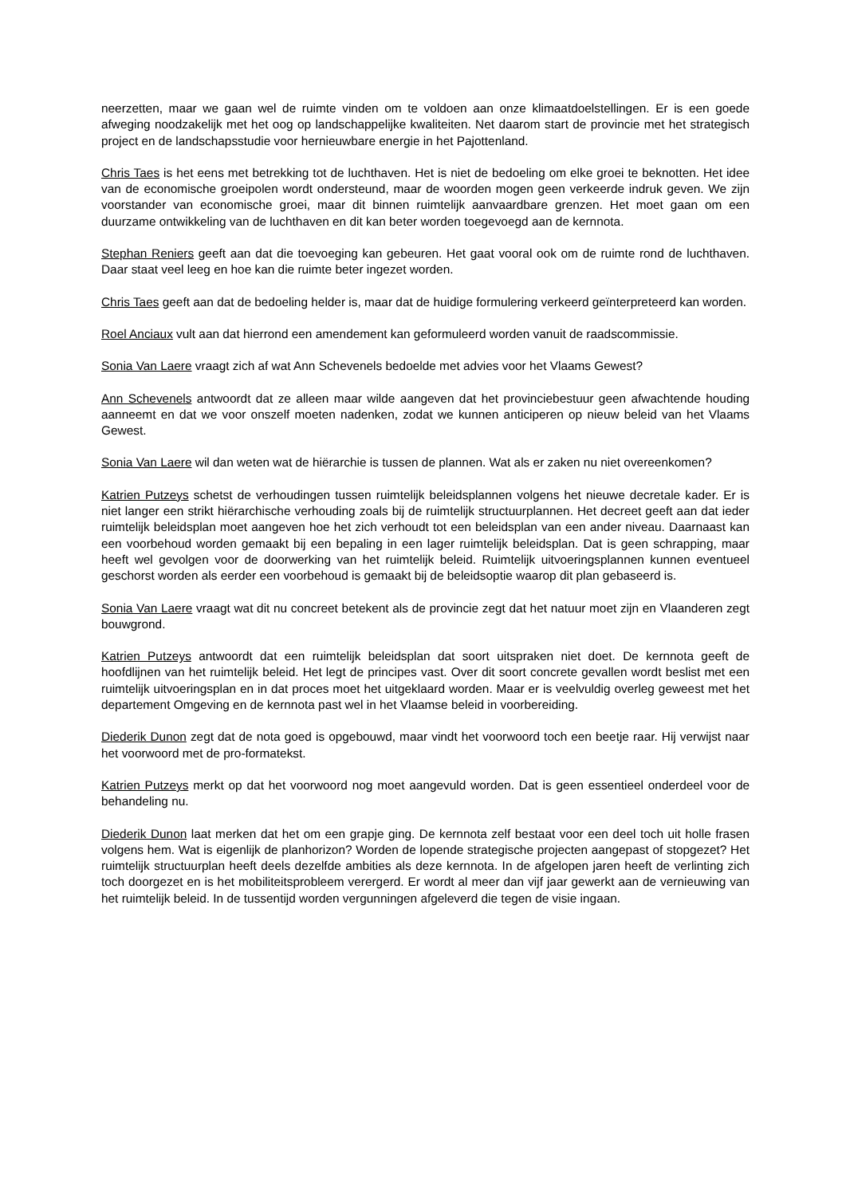neerzetten, maar we gaan wel de ruimte vinden om te voldoen aan onze klimaatdoelstellingen. Er is een goede afweging noodzakelijk met het oog op landschappelijke kwaliteiten. Net daarom start de provincie met het strategisch project en de landschapsstudie voor hernieuwbare energie in het Pajottenland.
Chris Taes is het eens met betrekking tot de luchthaven. Het is niet de bedoeling om elke groei te beknotten. Het idee van de economische groeipolen wordt ondersteund, maar de woorden mogen geen verkeerde indruk geven. We zijn voorstander van economische groei, maar dit binnen ruimtelijk aanvaardbare grenzen. Het moet gaan om een duurzame ontwikkeling van de luchthaven en dit kan beter worden toegevoegd aan de kernnota.
Stephan Reniers geeft aan dat die toevoeging kan gebeuren. Het gaat vooral ook om de ruimte rond de luchthaven. Daar staat veel leeg en hoe kan die ruimte beter ingezet worden.
Chris Taes geeft aan dat de bedoeling helder is, maar dat de huidige formulering verkeerd geïnterpreteerd kan worden.
Roel Anciaux vult aan dat hierrond een amendement kan geformuleerd worden vanuit de raadscommissie.
Sonia Van Laere vraagt zich af wat Ann Schevenels bedoelde met advies voor het Vlaams Gewest?
Ann Schevenels antwoordt dat ze alleen maar wilde aangeven dat het provinciebestuur geen afwachtende houding aanneemt en dat we voor onszelf moeten nadenken, zodat we kunnen anticiperen op nieuw beleid van het Vlaams Gewest.
Sonia Van Laere wil dan weten wat de hiërarchie is tussen de plannen. Wat als er zaken nu niet overeenkomen?
Katrien Putzeys schetst de verhoudingen tussen ruimtelijk beleidsplannen volgens het nieuwe decretale kader. Er is niet langer een strikt hiërarchische verhouding zoals bij de ruimtelijk structuurplannen. Het decreet geeft aan dat ieder ruimtelijk beleidsplan moet aangeven hoe het zich verhoudt tot een beleidsplan van een ander niveau. Daarnaast kan een voorbehoud worden gemaakt bij een bepaling in een lager ruimtelijk beleidsplan. Dat is geen schrapping, maar heeft wel gevolgen voor de doorwerking van het ruimtelijk beleid. Ruimtelijk uitvoeringsplannen kunnen eventueel geschorst worden als eerder een voorbehoud is gemaakt bij de beleidsoptie waarop dit plan gebaseerd is.
Sonia Van Laere vraagt wat dit nu concreet betekent als de provincie zegt dat het natuur moet zijn en Vlaanderen zegt bouwgrond.
Katrien Putzeys antwoordt dat een ruimtelijk beleidsplan dat soort uitspraken niet doet. De kernnota geeft de hoofdlijnen van het ruimtelijk beleid. Het legt de principes vast. Over dit soort concrete gevallen wordt beslist met een ruimtelijk uitvoeringsplan en in dat proces moet het uitgeklaard worden. Maar er is veelvuldig overleg geweest met het departement Omgeving en de kernnota past wel in het Vlaamse beleid in voorbereiding.
Diederik Dunon zegt dat de nota goed is opgebouwd, maar vindt het voorwoord toch een beetje raar. Hij verwijst naar het voorwoord met de pro-formatekst.
Katrien Putzeys merkt op dat het voorwoord nog moet aangevuld worden. Dat is geen essentieel onderdeel voor de behandeling nu.
Diederik Dunon laat merken dat het om een grapje ging. De kernnota zelf bestaat voor een deel toch uit holle frasen volgens hem. Wat is eigenlijk de planhorizon? Worden de lopende strategische projecten aangepast of stopgezet? Het ruimtelijk structuurplan heeft deels dezelfde ambities als deze kernnota. In de afgelopen jaren heeft de verlinting zich toch doorgezet en is het mobiliteitsprobleem verergerd. Er wordt al meer dan vijf jaar gewerkt aan de vernieuwing van het ruimtelijk beleid. In de tussentijd worden vergunningen afgeleverd die tegen de visie ingaan.